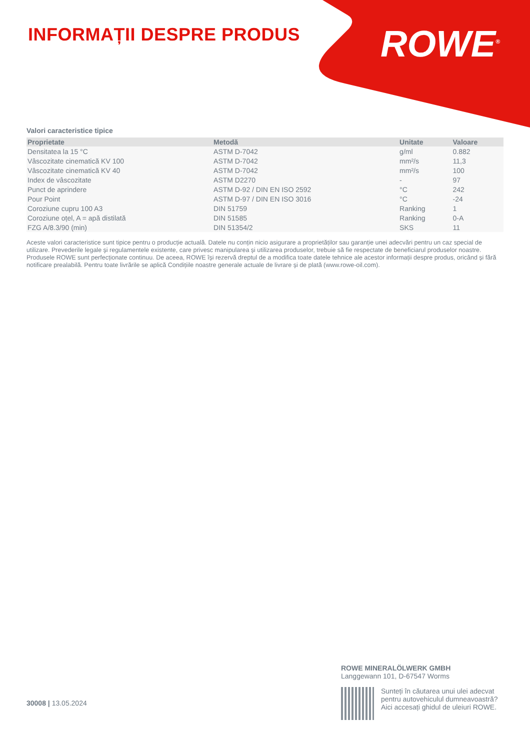INFORMAȚII DESPRE PRODUS
ROWE<sup>®</sup>
Valori caracteristice tipice
| Proprietate | Metodă | Unitate | Valoare |
| --- | --- | --- | --- |
| Densitatea la 15 °C | ASTM D-7042 | g/ml | 0.882 |
| Vâscozitate cinematică KV 100 | ASTM D-7042 | mm²/s | 11,3 |
| Vâscozitate cinematică KV 40 | ASTM D-7042 | mm²/s | 100 |
| Index de vâscozitate | ASTM D2270 | - | 97 |
| Punct de aprindere | ASTM D-92 / DIN EN ISO 2592 | °C | 242 |
| Pour Point | ASTM D-97 / DIN EN ISO 3016 | °C | -24 |
| Coroziune cupru 100 A3 | DIN 51759 | Ranking | 1 |
| Coroziune oțel, A = apă distilată | DIN 51585 | Ranking | 0-A |
| FZG A/8.3/90 (min) | DIN 51354/2 | SKS | 11 |
Aceste valori caracteristice sunt tipice pentru o producție actuală. Datele nu conțin nicio asigurare a proprietăților sau garanție unei adecvări pentru un caz special de utilizare. Prevederile legale și regulamentele existente, care privesc manipularea și utilizarea produselor, trebuie să fie respectate de beneficiarul produselor noastre. Produsele ROWE sunt perfecționate continuu. De aceea, ROWE își rezervă dreptul de a modifica toate datele tehnice ale acestor informații despre produs, oricând și fără notificare prealabilă. Pentru toate livrările se aplică Condițiile noastre generale actuale de livrare și de plată (www.rowe-oil.com).
30008 | 13.05.2024
ROWE MINERALÖLWERK GMBH
Langgewann 101, D-67547 Worms
Sunteți în căutarea unui ulei adecvat pentru autovehiculul dumneavoastră?
Aici accesați ghidul de uleiuri ROWE.